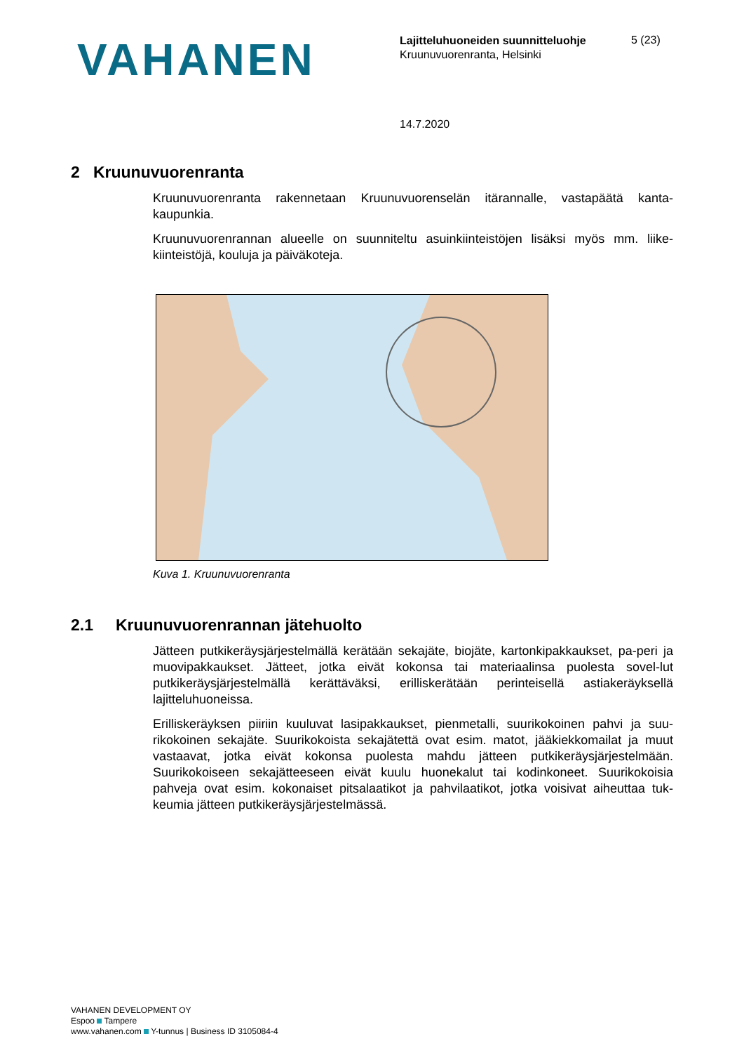VAHANEN
Lajitteluhuoneiden suunnitteluohje
Kruunuvuorenranta, Helsinki
5 (23)
14.7.2020
2 Kruunuvuorenranta
Kruunuvuorenranta rakennetaan Kruunuvuorenselän itärannalle, vastapäätä kanta-kaupunkia.
Kruunuvuorenrannan alueelle on suunniteltu asuinkiinteistöjen lisäksi myös mm. liike-kiinteistöjä, kouluja ja päiväkoteja.
Kuva 1. Kruunuvuorenranta
2.1 Kruunuvuorenrannan jätehuolto
Jätteen putkikeräysjärjestelmällä kerätään sekajäte, biojäte, kartonkipakkaukset, pa-peri ja muovipakkaukset. Jätteet, jotka eivät kokonsa tai materiaalinsa puolesta sovel-lut putkikeräysjärjestelmällä kerättäväksi, erilliskerätään perinteisellä astiakeräyksellä lajitteluhuoneissa.
Erilliskeräyksen piiriin kuuluvat lasipakkaukset, pienmetalli, suurikokoinen pahvi ja suu-rikokoinen sekajäte. Suurikokoista sekajätettä ovat esim. matot, jääkiekkomailat ja muut vastaavat, jotka eivät kokonsa puolesta mahdu jätteen putkikeräysjärjestelmään. Suurikokoiseen sekajätteeseen eivät kuulu huonekalut tai kodinkoneet. Suurikokoisia pahveja ovat esim. kokonaiset pitsalaatikot ja pahvilaatikot, jotka voisivat aiheuttaa tuk-keumia jätteen putkikeräysjärjestelmässä.
VAHANEN DEVELOPMENT OY
Espoo Tampere
www.vahanen.com Y-tunnus | Business ID 3105084-4